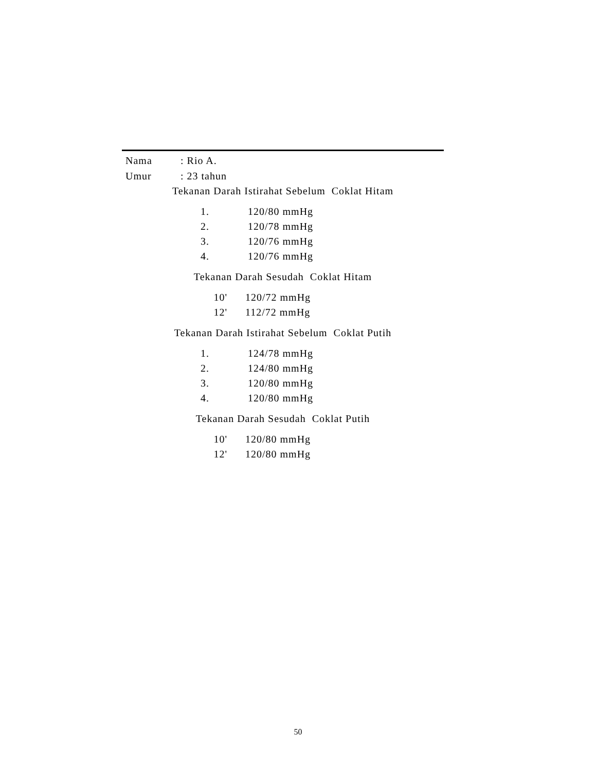| Nama | : Rio A. |
| Umur | : 23 tahun |
Tekanan Darah Istirahat Sebelum Coklat Hitam
| 1. | 120/80 mmHg |
| 2. | 120/78 mmHg |
| 3. | 120/76 mmHg |
| 4. | 120/76 mmHg |
Tekanan Darah Sesudah Coklat Hitam
| 10' | 120/72 mmHg |
| 12' | 112/72 mmHg |
Tekanan Darah Istirahat Sebelum Coklat Putih
| 1. | 124/78 mmHg |
| 2. | 124/80 mmHg |
| 3. | 120/80 mmHg |
| 4. | 120/80 mmHg |
Tekanan Darah Sesudah Coklat Putih
| 10' | 120/80 mmHg |
| 12' | 120/80 mmHg |
50